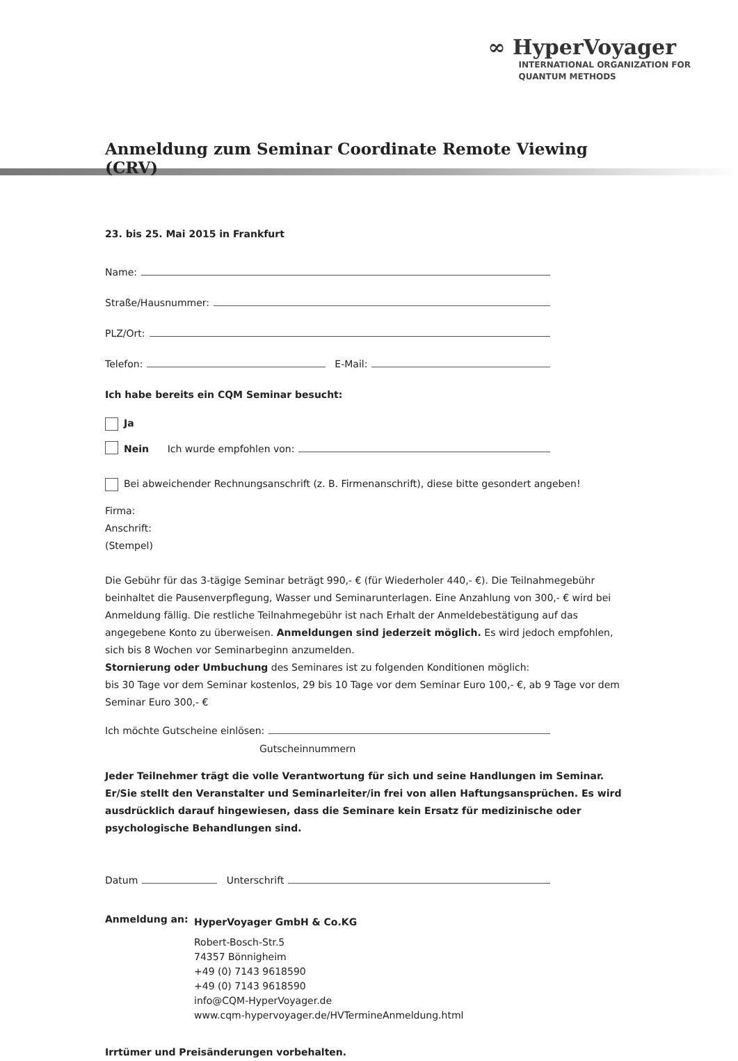∞ HyperVoyager
INTERNATIONAL ORGANIZATION FOR
QUANTUM METHODS
Anmeldung zum Seminar Coordinate Remote Viewing (CRV)
23. bis 25. Mai 2015 in Frankfurt
Name:
Straße/Hausnummer:
PLZ/Ort:
Telefon: E-Mail:
Ich habe bereits ein CQM Seminar besucht:
Ja
Nein Ich wurde empfohlen von:
Bei abweichender Rechnungsanschrift (z. B. Firmenanschrift), diese bitte gesondert angeben!
Firma:
Anschrift:
(Stempel)
Die Gebühr für das 3-tägige Seminar beträgt 990,- € (für Wiederholer 440,- €). Die Teilnahmegebühr beinhaltet die Pausenverpflegung, Wasser und Seminarunterlagen. Eine Anzahlung von 300,- € wird bei Anmeldung fällig. Die restliche Teilnahmegebühr ist nach Erhalt der Anmeldebestätigung auf das angegebene Konto zu überweisen. Anmeldungen sind jederzeit möglich. Es wird jedoch empfohlen, sich bis 8 Wochen vor Seminarbeginn anzumelden.
Stornierung oder Umbuchung des Seminares ist zu folgenden Konditionen möglich:
bis 30 Tage vor dem Seminar kostenlos, 29 bis 10 Tage vor dem Seminar Euro 100,- €, ab 9 Tage vor dem Seminar Euro 300,- €
Ich möchte Gutscheine einlösen:
Gutscheinnummern
Jeder Teilnehmer trägt die volle Verantwortung für sich und seine Handlungen im Seminar. Er/Sie stellt den Veranstalter und Seminarleiter/in frei von allen Haftungsansprüchen. Es wird ausdrücklich darauf hingewiesen, dass die Seminare kein Ersatz für medizinische oder psychologische Behandlungen sind.
Datum Unterschrift
Anmeldung an:
HyperVoyager GmbH & Co.KG
Robert-Bosch-Str.5
74357 Bönnigheim
+49 (0) 7143 9618590
+49 (0) 7143 9618590
info@CQM-HyperVoyager.de
www.cqm-hypervoyager.de/HVTermineAnmeldung.html
Irrtümer und Preisänderungen vorbehalten.